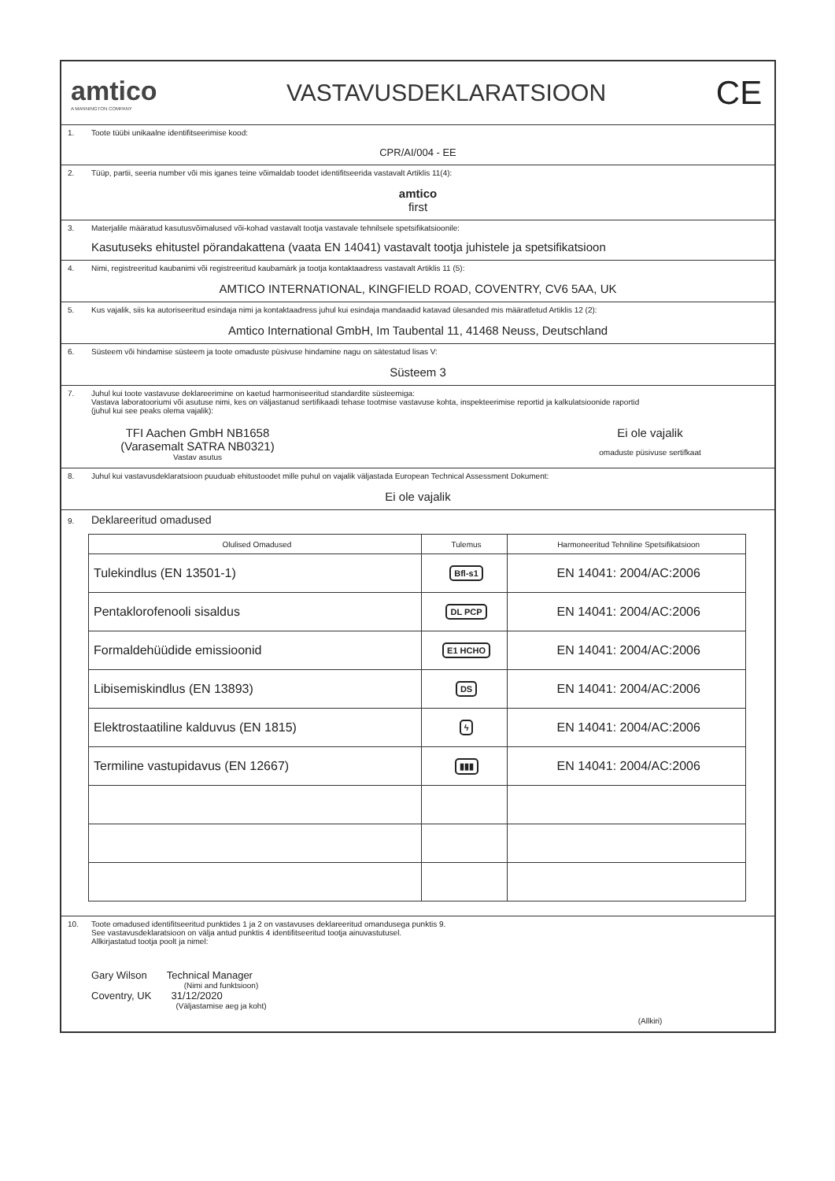amtico
A MANNINGTON COMPANY
VASTAVUSDEKLARATSIOON
CE
1. Toote tüübi unikaalne identifitseerimise kood:
CPR/AI/004 - EE
2. Tüüp, partii, seeria number või mis iganes teine võimaldab toodet identifitseerida vastavalt Artiklis 11(4):
amtico
first
3. Materjalile määratud kasutusvõimalused või-kohad vastavalt tootja vastavale tehnilsele spetsifikatsioonile:
Kasutuseks ehitustel pörandakattena (vaata EN 14041) vastavalt tootja juhistele ja spetsifikatsioon
4. Nimi, registreeritud kaubanimi või registreeritud kaubamärk ja tootja kontaktaadress vastavalt Artiklis 11 (5):
AMTICO INTERNATIONAL, KINGFIELD ROAD, COVENTRY, CV6 5AA, UK
5. Kus vajalik, siis ka autoriseeritud esindaja nimi ja kontaktaadress juhul kui esindaja mandaadid katavad ülesanded mis määratletud Artiklis 12 (2):
Amtico International GmbH, Im Taubental 11, 41468 Neuss, Deutschland
6. Süsteem või hindamise süsteem ja toote omaduste püsivuse hindamine nagu on sätestatud lisas V:
Süsteem 3
7. Juhul kui toote vastavuse deklareerimine on kaetud harmoniseeritud standardite süsteemiga:
Vastava laboratooriumi või asutuse nimi, kes on väljastanud sertifikaadi tehase tootmise vastavuse kohta, inspekteerimise reportid ja kalkulatsioonide raportid
(juhul kui see peaks olema vajalik):
TFI Aachen GmbH NB1658
(Varasemalt SATRA NB0321)
Vastav asutus
Ei ole vajalik
omaduste püsivuse sertifkaat
8. Juhul kui vastavusdeklaratsioon puuduab ehitustoodet mille puhul on vajalik väljastada European Technical Assessment Dokument:
Ei ole vajalik
9. Deklareeritud omadused
| Olulised Omadused | Tulemus | Harmoneeritud Tehniline Spetsifikatsioon |
| --- | --- | --- |
| Tulekindlus (EN 13501-1) | Bfl-s1 | EN 14041: 2004/AC:2006 |
| Pentaklorofenooli sisaldus | DL PCP | EN 14041: 2004/AC:2006 |
| Formaldehüüdide emissioonid | E1 HCHO | EN 14041: 2004/AC:2006 |
| Libisemiskindlus (EN 13893) | DS | EN 14041: 2004/AC:2006 |
| Elektrostaatiline kalduvus (EN 1815) | ϟ | EN 14041: 2004/AC:2006 |
| Termiline vastupidavus (EN 12667) | ▮▮▮ | EN 14041: 2004/AC:2006 |
10. Toote omadused identifitseeritud punktides 1 ja 2 on vastavuses deklareeritud omandusega punktis 9.
See vastavusdeklaratsioon on välja antud punktis 4 identifitseeritud tootja ainuvastutusel.
Allkirjastatud tootja poolt ja nimel:
Gary Wilson Technical Manager
(Nimi and funktsioon)
Coventry, UK 31/12/2020
(Väljastamise aeg ja koht)
(Allkiri)